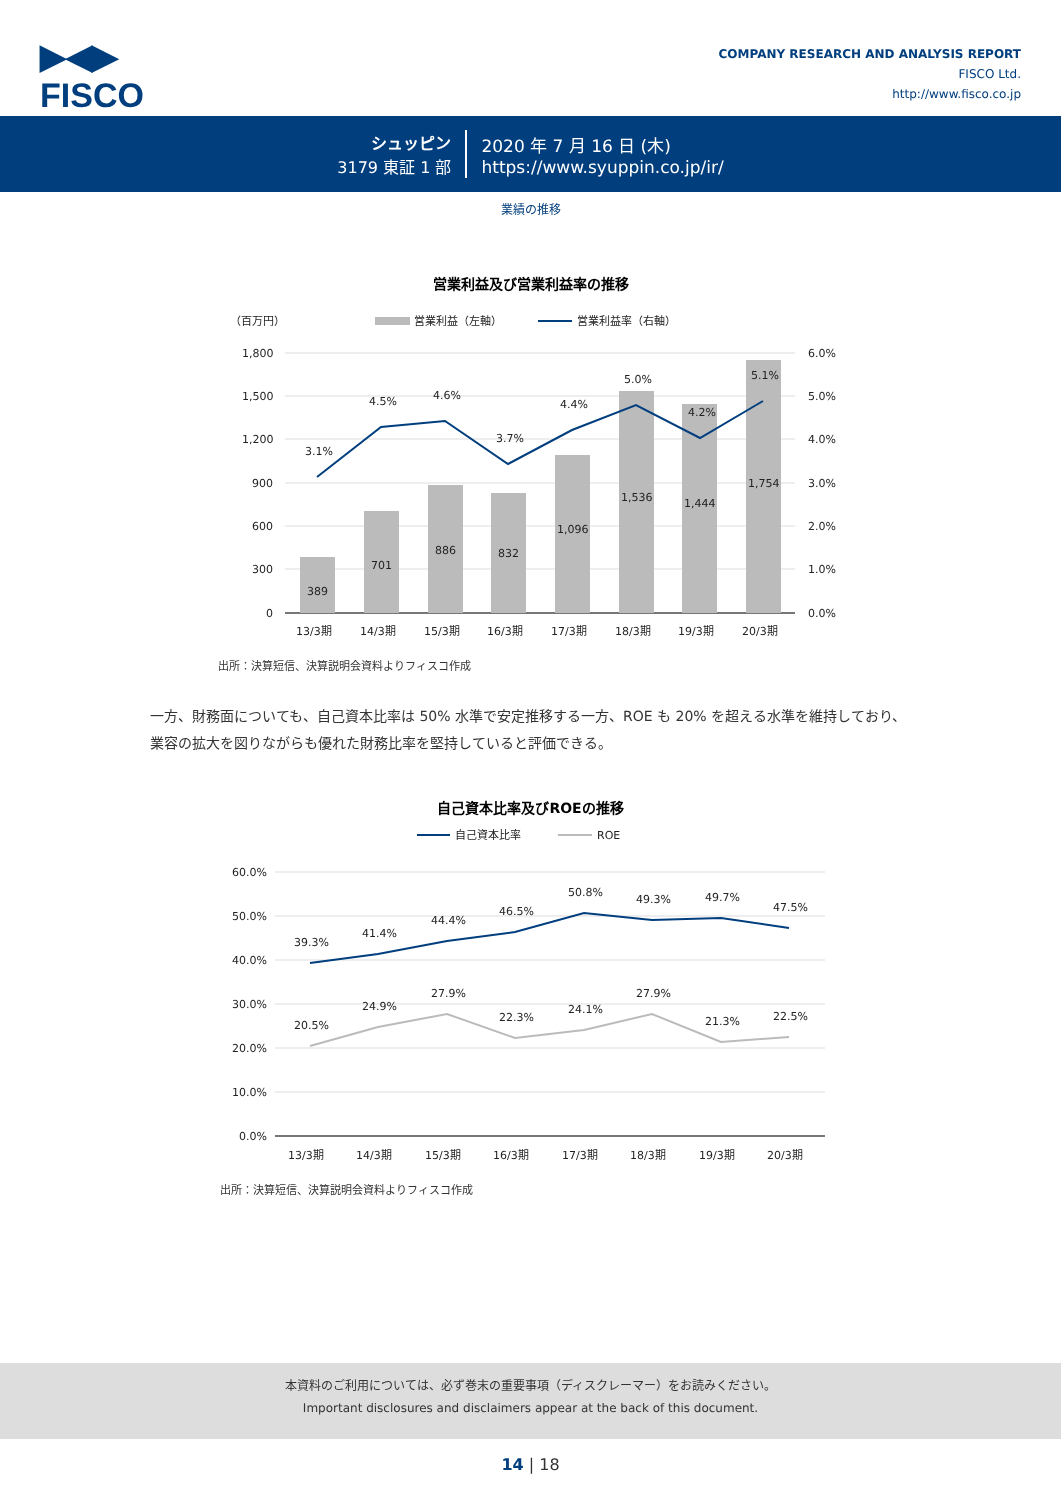▶◀▶
FISCO
COMPANY RESEARCH AND ANALYSIS REPORT
FISCO Ltd.
http://www.fisco.co.jp
シュッピン
3179 東証 1 部
2020 年 7 月 16 日 (木)
https://www.syuppin.co.jp/ir/
業績の推移
営業利益及び営業利益率の推移
（百万円）
営業利益（左軸）
営業利益率（右軸）
1,800
1,500
1,200
900
600
300
0
6.0%
5.0%
4.0%
3.0%
2.0%
1.0%
0.0%
389
701
886
832
1,096
1,536
1,444
1,754
3.1%
4.5%
4.6%
3.7%
4.4%
5.0%
4.2%
5.1%
13/3期
14/3期
15/3期
16/3期
17/3期
18/3期
19/3期
20/3期
出所：決算短信、決算説明会資料よりフィスコ作成
一方、財務面についても、自己資本比率は 50% 水準で安定推移する一方、ROE も 20% を超える水準を維持しており、業容の拡大を図りながらも優れた財務比率を堅持していると評価できる。
自己資本比率及びROEの推移
自己資本比率
ROE
60.0%
50.0%
40.0%
30.0%
20.0%
10.0%
0.0%
39.3%
41.4%
44.4%
46.5%
50.8%
49.3%
49.7%
47.5%
20.5%
24.9%
27.9%
22.3%
24.1%
27.9%
21.3%
22.5%
13/3期
14/3期
15/3期
16/3期
17/3期
18/3期
19/3期
20/3期
出所：決算短信、決算説明会資料よりフィスコ作成
本資料のご利用については、必ず巻末の重要事項（ディスクレーマー）をお読みください。
Important disclosures and disclaimers appear at the back of this document.
14 | 18